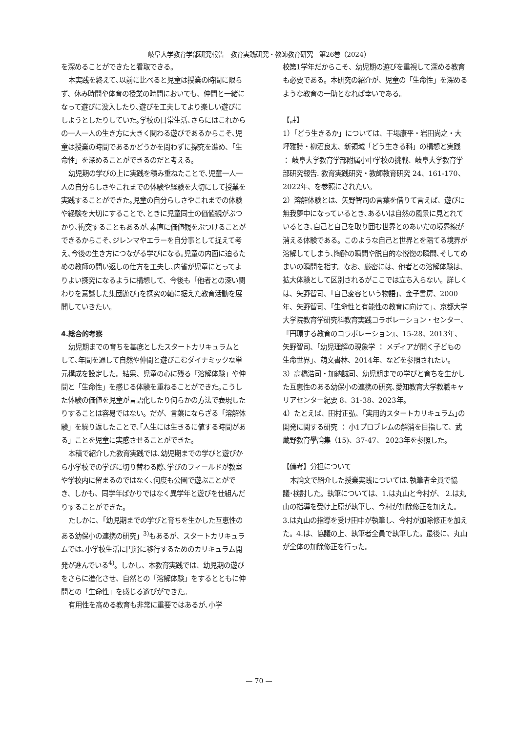岐阜大学教育学部研究報告　教育実践研究・教師教育研究　第26巻（2024）
を深めることができたと看取できる。
本実践を終えて､以前に比べると児童は授業の時間に限らず、休み時間や体育の授業の時間においても、仲間と一緒になって遊びに没入したり､遊びを工夫してより楽しい遊びにしようとしたりしていた｡学校の日常生活､さらにはこれからの一人一人の生き方に大きく関わる遊びであるからこそ､児童は授業の時間であるかどうかを問わずに探究を進め、「生命性」を深めることができるのだと考える。
幼児期の学びの上に実践を積み重ねたことで､児童一人一人の自分らしさやこれまでの体験や経験を大切にして授業を実践することができた｡児童の自分らしさやこれまでの体験や経験を大切にすることで､ときに児童同士の価値観がぶつかり､衝突することもあるが､素直に価値観をぶつけることができるからこそ､ジレンマやエラーを自分事として捉えて考え､今後の生き方につながる学びになる｡児童の内面に迫るための教師の問い返しの仕方を工夫し､内省が児童にとってよりよい探究になるように構想して、今後も「他者との深い関わりを意識した集団遊び｣を探究の軸に据えた教育活動を展開していきたい。
4.総合的考察
幼児期までの育ちを基底としたスタートカリキュラムとして､年間を通して自然や仲間と遊びこむダイナミックな単元構成を設定した。結果、児童の心に残る「溶解体験」や仲間と「生命性」を感じる体験を重ねることができた｡こうした体験の価値を児童が言語化したり何らかの方法で表現したりすることは容易ではない。だが、言葉にならざる「溶解体験」を繰り返したことで､｢人生には生きるに値する時間がある」ことを児童に実感させることができた。
本稿で紹介した教育実践では､幼児期までの学びと遊びから小学校での学びに切り替わる際､学びのフィールドが教室や学校内に留まるのではなく､何度も公園で遊ぶことができ、しかも、同学年ばかりではなく異学年と遊びを仕組んだりすることができた。
たしかに､「幼児期までの学びと育ちを生かした互恵性のある幼保小の連携の研究」<sup>3)</sup>もあるが、スタートカリキュラムでは､小学校生活に円滑に移行するためのカリキュラム開発が進んでいる<sup>4)</sup>。しかし、本教育実践では、幼児期の遊びをさらに進化させ、自然との「溶解体験」をするとともに仲間との「生命性」を感じる遊びができた。
有用性を高める教育も非常に重要ではあるが､小学
校第1学年だからこそ、幼児期の遊びを重視して深める教育も必要である。本研究の紹介が、児童の「生命性」を深めるような教育の一助となれば幸いである。
【註】
1）「どう生きるか」については、干場康平・岩田尚之・大坪雅詩・柳沼良太、新領域「どう生きる科」の構想と実践 ： 岐阜大学教育学部附属小中学校の挑戦、岐阜大学教育学部研究報告. 教育実践研究・教師教育研究 24、161-170、2022年、を参照にされたい。
2）溶解体験とは、矢野智司の言葉を借りて言えば、遊びに無我夢中になっているとき､あるいは自然の風景に見とれているとき､自己と自己を取り囲む世界とのあいだの境界線が消える体験である。このような自己と世界とを隔てる境界が溶解してしまう､陶酔の瞬間や脱自的な悦惚の瞬間､そしてめまいの瞬間を指す。なお、厳密には、他者との溶解体験は、拡大体験として区別されるがここでは立ち入らない。詳しくは、矢野智司､「自己変容という物語｣、金子書房、2000年、矢野智司、「生命性と有能性の教育に向けて」、京都大学大学院教育学研究科教育実践コラボレーション・センター、『円環する教育のコラボレーション』、15-28、2013年、矢野智司、「幼児理解の現象学 ： メディアが開く子どもの生命世界」、萌文書林、2014年、などを参照されたい。
3）高橋浩司・加納誠司、幼児期までの学びと育ちを生かした互恵性のある幼保小の連携の研究､愛知教育大学教職キャリアセンター紀要 8、31-38、2023年。
4）たとえば、田村正弘、「実用的スタートカリキュラム｣の開発に関する研究 ： 小1プロブレムの解消を目指して、武蔵野教育學論集（15)、37-47、 2023年を参照した。
【備考】分担について
本論文で紹介した授業実践については､執筆者全員で協議･検討した。執筆については、1.は丸山と今村が、 2.は丸山の指導を受け上原が執筆し、今村が加除修正を加えた。 3.は丸山の指導を受け田中が執筆し、今村が加除修正を加えた。4.は、協議の上、執筆者全員で執筆した。最後に、丸山が全体の加除修正を行った。
— 70 —